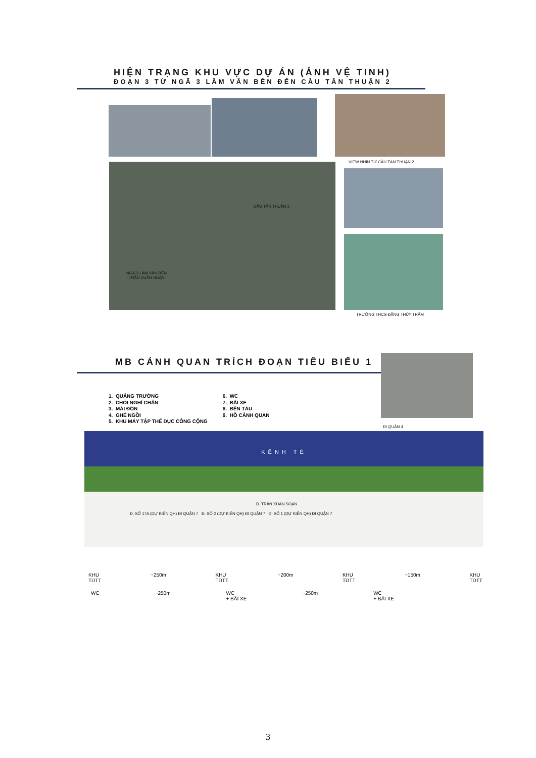HIỆN TRẠNG KHU VỰC DỰ ÁN (ẢNH VỆ TINH)
ĐOẠN 3 TỪ NGÃ 3 LÂM VĂN BỀN ĐẾN CẦU TÂN THUẬN 2
VIEW NHÌN TỪ CẦU TÂN THUẬN 2
CẦU TÂN THUẬN 2
NGÃ 3 LÂM VĂN BỀN
- TRẦN XUÂN SOẠN
TRƯỜNG THCS ĐẶNG THÙY TRÂM
MB CẢNH QUAN TRÍCH ĐOẠN TIÊU BIỂU 1
1. QUẢNG TRƯỜNG
2. CHÒI NGHỈ CHÂN
3. MÁI ĐÓN
4. GHẾ NGỒI
5. KHU MÁY TẬP THỂ DỤC CÔNG CỘNG
6. WC
7. BÃI XE
8. BẾN TÀU
9. HỒ CẢNH QUAN
ĐI QUẬN 4
KÊNH TÈ
Đ. TRẦN XUÂN SOẠN
Đ. SỐ 17A (DỰ KIẾN QH) ĐI QUẬN 7 Đ. SỐ 2 (DỰ KIẾN QH) ĐI QUẬN 7 Đ. SỐ 1 (DỰ KIẾN QH) ĐI QUẬN 7
KHU
TDTT ~250m KHU
TDTT ~200m KHU
TDTT ~150m KHU
TDTT
WC ~250m WC
+ BÃI XE ~250m WC
+ BÃI XE
3